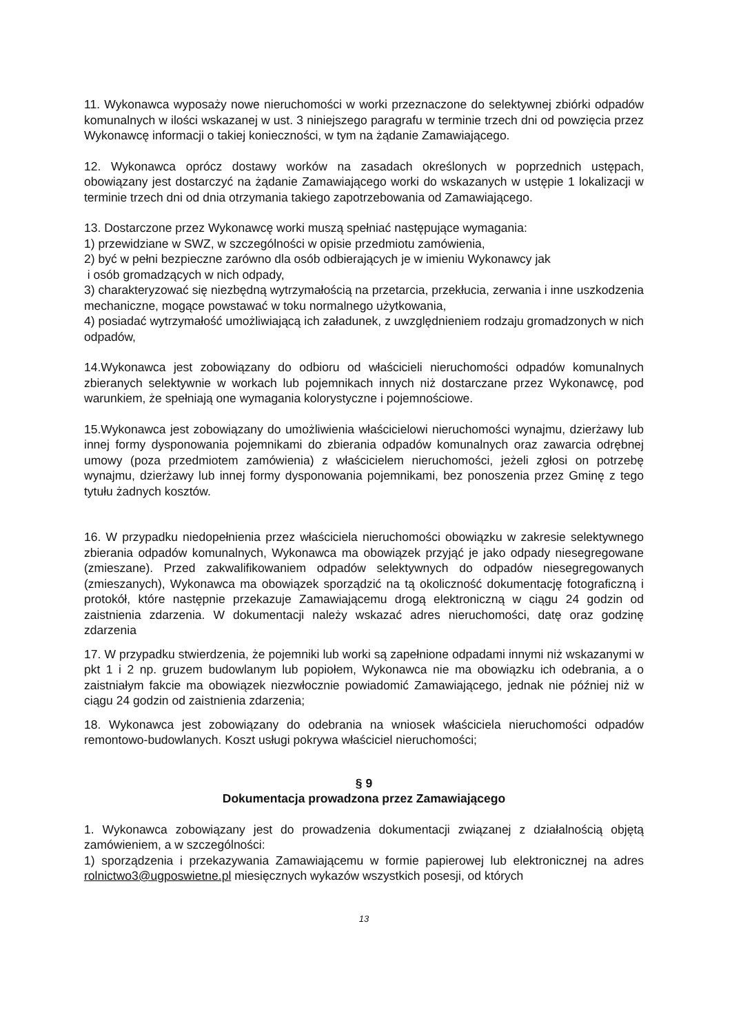11. Wykonawca wyposaży nowe nieruchomości w worki przeznaczone do selektywnej zbiórki odpadów komunalnych w ilości wskazanej w ust. 3 niniejszego paragrafu w terminie trzech dni od powzięcia przez Wykonawcę informacji o takiej konieczności, w tym na żądanie Zamawiającego.
12. Wykonawca oprócz dostawy worków na zasadach określonych w poprzednich ustępach, obowiązany jest dostarczyć na żądanie Zamawiającego worki do wskazanych w ustępie 1 lokalizacji w terminie trzech dni od dnia otrzymania takiego zapotrzebowania od Zamawiającego.
13. Dostarczone przez Wykonawcę worki muszą spełniać następujące wymagania:
1) przewidziane w SWZ, w szczególności w opisie przedmiotu zamówienia,
2) być w pełni bezpieczne zarówno dla osób odbierających je w imieniu Wykonawcy jak
i osób gromadzących w nich odpady,
3) charakteryzować się niezbędną wytrzymałością na przetarcia, przekłucia, zerwania i inne uszkodzenia mechaniczne, mogące powstawać w toku normalnego użytkowania,
4) posiadać wytrzymałość umożliwiającą ich załadunek, z uwzględnieniem rodzaju gromadzonych w nich odpadów,
14.Wykonawca jest zobowiązany do odbioru od właścicieli nieruchomości odpadów komunalnych zbieranych selektywnie w workach lub pojemnikach innych niż dostarczane przez Wykonawcę, pod warunkiem, że spełniają one wymagania kolorystyczne i pojemnościowe.
15.Wykonawca jest zobowiązany do umożliwienia właścicielowi nieruchomości wynajmu, dzierżawy lub innej formy dysponowania pojemnikami do zbierania odpadów komunalnych oraz zawarcia odrębnej umowy (poza przedmiotem zamówienia) z właścicielem nieruchomości, jeżeli zgłosi on potrzebę wynajmu, dzierżawy lub innej formy dysponowania pojemnikami, bez ponoszenia przez Gminę z tego tytułu żadnych kosztów.
16. W przypadku niedopełnienia przez właściciela nieruchomości obowiązku w zakresie selektywnego zbierania odpadów komunalnych, Wykonawca ma obowiązek przyjąć je jako odpady niesegregowane (zmieszane). Przed zakwalifikowaniem odpadów selektywnych do odpadów niesegregowanych (zmieszanych), Wykonawca ma obowiązek sporządzić na tą okoliczność dokumentację fotograficzną i protokół, które następnie przekazuje Zamawiającemu drogą elektroniczną w ciągu 24 godzin od zaistnienia zdarzenia. W dokumentacji należy wskazać adres nieruchomości, datę oraz godzinę zdarzenia
17. W przypadku stwierdzenia, że pojemniki lub worki są zapełnione odpadami innymi niż wskazanymi w pkt 1 i 2 np. gruzem budowlanym lub popiołem, Wykonawca nie ma obowiązku ich odebrania, a o zaistniałym fakcie ma obowiązek niezwłocznie powiadomić Zamawiającego, jednak nie później niż w ciągu 24 godzin od zaistnienia zdarzenia;
18. Wykonawca jest zobowiązany do odebrania na wniosek właściciela nieruchomości odpadów remontowo-budowlanych. Koszt usługi pokrywa właściciel nieruchomości;
§ 9
Dokumentacja prowadzona przez Zamawiającego
1. Wykonawca zobowiązany jest do prowadzenia dokumentacji związanej z działalnością objętą zamówieniem, a w szczególności:
1) sporządzenia i przekazywania Zamawiającemu w formie papierowej lub elektronicznej na adres rolnictwo3@ugposwietne.pl miesięcznych wykazów wszystkich posesji, od których
13